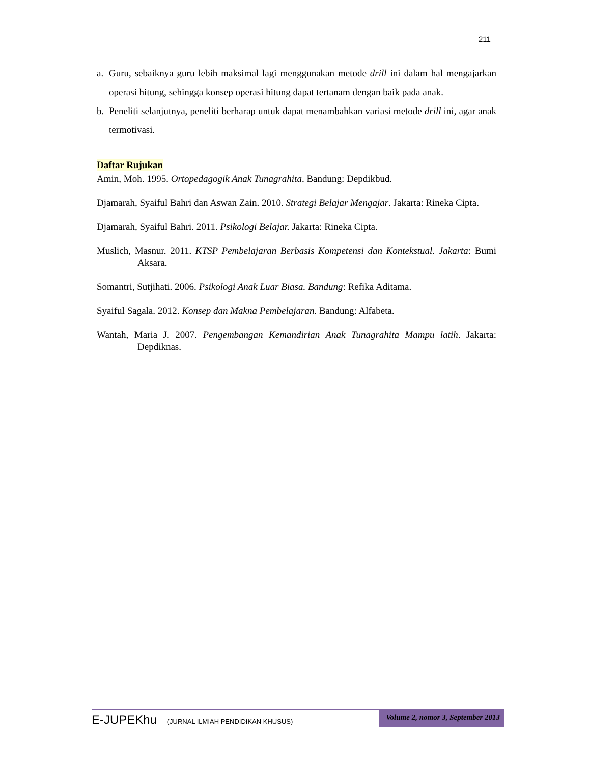211
a. Guru, sebaiknya guru lebih maksimal lagi menggunakan metode drill ini dalam hal mengajarkan operasi hitung, sehingga konsep operasi hitung dapat tertanam dengan baik pada anak.
b. Peneliti selanjutnya, peneliti berharap untuk dapat menambahkan variasi metode drill ini, agar anak termotivasi.
Daftar Rujukan
Amin, Moh. 1995. Ortopedagogik Anak Tunagrahita. Bandung: Depdikbud.
Djamarah, Syaiful Bahri dan Aswan Zain. 2010. Strategi Belajar Mengajar. Jakarta: Rineka Cipta.
Djamarah, Syaiful Bahri. 2011. Psikologi Belajar. Jakarta: Rineka Cipta.
Muslich, Masnur. 2011. KTSP Pembelajaran Berbasis Kompetensi dan Kontekstual. Jakarta: Bumi Aksara.
Somantri, Sutjihati. 2006. Psikologi Anak Luar Biasa. Bandung: Refika Aditama.
Syaiful Sagala. 2012. Konsep dan Makna Pembelajaran. Bandung: Alfabeta.
Wantah, Maria J. 2007. Pengembangan Kemandirian Anak Tunagrahita Mampu latih. Jakarta: Depdiknas.
E-JUPEKhu (JURNAL ILMIAH PENDIDIKAN KHUSUS)
Volume 2, nomor 3, September 2013